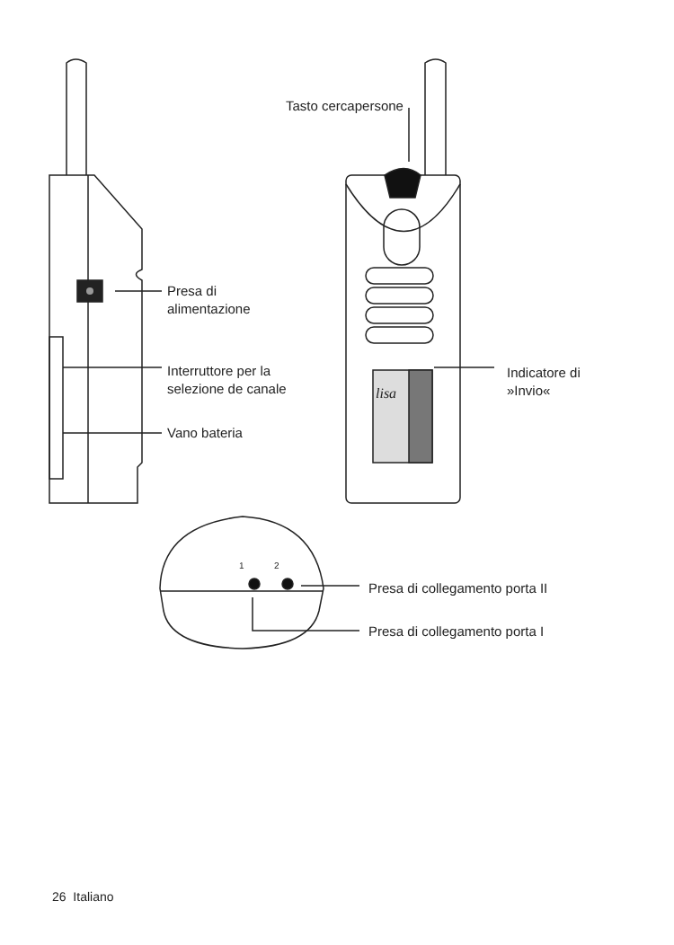Tasto cercapersone
Presa di
alimentazione
Interruttore per la
selezione de canale
Vano bateria
Indicatore di
»Invio«
lisa
1 2
Presa di collegamento porta II
Presa di collegamento porta I
26 Italiano